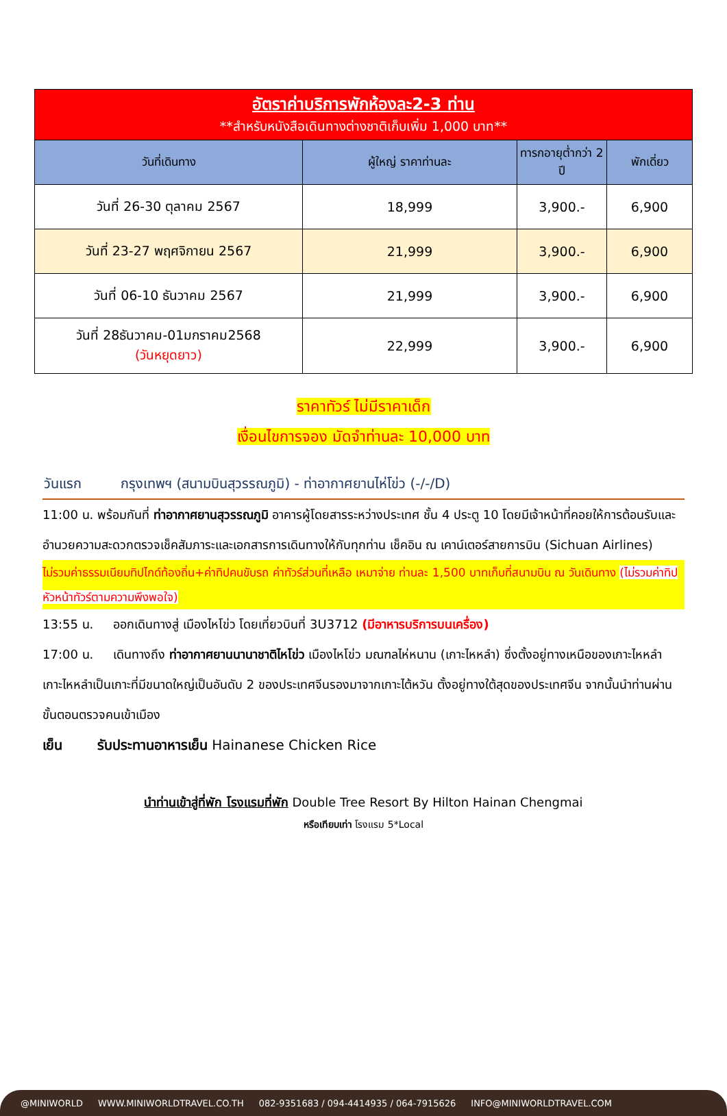| อัตราค่าบริการพักห้องละ2-3 ท่าน **สำหรับหนังสือเดินทางต่างชาติเก็บเพิ่ม 1,000 บาท** | | | |
| วันที่เดินทาง | ผู้ใหญ่ ราคาท่านละ | ทารกอายุต่ำกว่า 2 ปี | พักเดี่ยว |
| วันที่ 26-30 ตุลาคม 2567 | 18,999 | 3,900.- | 6,900 |
| วันที่ 23-27 พฤศจิกายน 2567 | 21,999 | 3,900.- | 6,900 |
| วันที่ 06-10 ธันวาคม 2567 | 21,999 | 3,900.- | 6,900 |
| วันที่ 28ธันวาคม-01มกราคม2568 (วันหยุดยาว) | 22,999 | 3,900.- | 6,900 |
ราคาทัวร์ ไม่มีราคาเด็ก
เงื่อนไขการจอง มัดจำท่านละ 10,000 บาท
วันแรก กรุงเทพฯ (สนามบินสุวรรณภูมิ) - ท่าอากาศยานไห่โข่ว (-/-/D)
11:00 น. พร้อมกันที่ ท่าอากาศยานสุวรรณภูมิ อาคารผู้โดยสารระหว่างประเทศ ชั้น 4 ประตู 10 โดยมีเจ้าหน้าที่คอยให้การต้อนรับและอำนวยความสะดวกตรวจเช็คสัมภาระและเอกสารการเดินทางให้กับทุกท่าน เช็คอิน ณ เคาน์เตอร์สายการบิน (Sichuan Airlines)
ไม่รวมค่าธรรมเนียมทิปไกด์ท้องถิ่น+ค่าทิปคนขับรถ ค่าทัวร์ส่วนที่เหลือ เหมาจ่าย ท่านละ 1,500 บาทเก็บที่สนามบิน ณ วันเดินทาง (ไม่รวมค่าทิปหัวหน้าทัวร์ตามความพึงพอใจ)
13:55 น. ออกเดินทางสู่ เมืองไหโข่ว โดยเที่ยวบินที่ 3U3712 (มีอาหารบริการบนเครื่อง)
17:00 น. เดินทางถึง ท่าอากาศยานนานาชาติไหโข่ว เมืองไหโข่ว มณฑลไห่หนาน (เกาะไหหลำ) ซึ่งตั้งอยู่ทางเหนือของเกาะไหหลำ เกาะไหหลำเป็นเกาะที่มีขนาดใหญ่เป็นอันดับ 2 ของประเทศจีนรองมาจากเกาะไต้หวัน ตั้งอยู่ทางใต้สุดของประเทศจีน จากนั้นนำท่านผ่านขั้นตอนตรวจคนเข้าเมือง
เย็น รับประทานอาหารเย็น Hainanese Chicken Rice
นำท่านเข้าสู่ที่พัก โรงแรมที่พัก Double Tree Resort By Hilton Hainan Chengmai
หรือเทียบเท่า โรงแรม 5*Local
@MINIWORLD WWW.MINIWORLDTRAVEL.CO.TH 082-9351683 / 094-4414935 / 064-7915626 INFO@MINIWORLDTRAVEL.COM